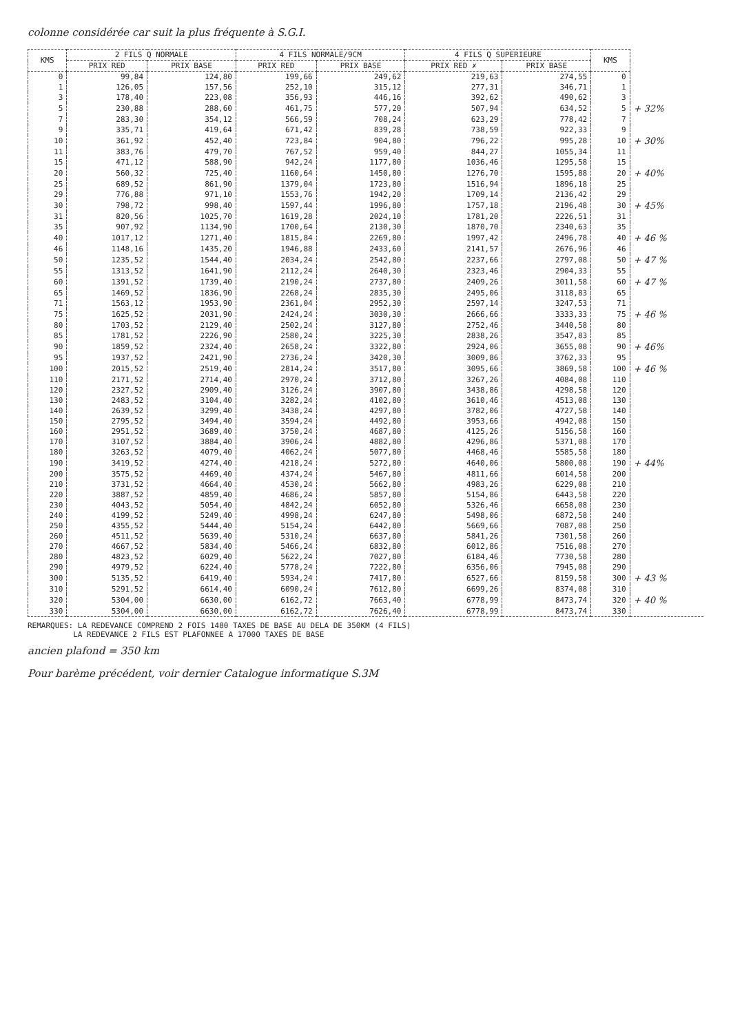colonne considérée car suit la plus fréquente à S.G.I.
| KMS | 2 FILS Q NORMALE | | 4 FILS NORMALE/9CM | | 4 FILS Q SUPERIEURE | | KMS | |
| --- | --- | --- | --- | --- | --- | --- | --- | --- |
| | PRIX RED | PRIX BASE | PRIX RED | PRIX BASE | PRIX RED ✗ | PRIX BASE | | |
| 0 | 99,84 | 124,80 | 199,66 | 249,62 | 219,63 | 274,55 | 0 | |
| 1 | 126,05 | 157,56 | 252,10 | 315,12 | 277,31 | 346,71 | 1 | |
| 3 | 178,40 | 223,08 | 356,93 | 446,16 | 392,62 | 490,62 | 3 | |
| 5 | 230,88 | 288,60 | 461,75 | 577,20 | 507,94 | 634,52 | 5 | + 32% |
| 7 | 283,30 | 354,12 | 566,59 | 708,24 | 623,29 | 778,42 | 7 | |
| 9 | 335,71 | 419,64 | 671,42 | 839,28 | 738,59 | 922,33 | 9 | |
| 10 | 361,92 | 452,40 | 723,84 | 904,80 | 796,22 | 995,28 | 10 | + 30% |
| 11 | 383,76 | 479,70 | 767,52 | 959,40 | 844,27 | 1055,34 | 11 | |
| 15 | 471,12 | 588,90 | 942,24 | 1177,80 | 1036,46 | 1295,58 | 15 | |
| 20 | 560,32 | 725,40 | 1160,64 | 1450,80 | 1276,70 | 1595,88 | 20 | + 40% |
| 25 | 689,52 | 861,90 | 1379,04 | 1723,80 | 1516,94 | 1896,18 | 25 | |
| 29 | 776,88 | 971,10 | 1553,76 | 1942,20 | 1709,14 | 2136,42 | 29 | |
| 30 | 798,72 | 998,40 | 1597,44 | 1996,80 | 1757,18 | 2196,48 | 30 | + 45% |
| 31 | 820,56 | 1025,70 | 1619,28 | 2024,10 | 1781,20 | 2226,51 | 31 | |
| 35 | 907,92 | 1134,90 | 1700,64 | 2130,30 | 1870,70 | 2340,63 | 35 | |
| 40 | 1017,12 | 1271,40 | 1815,84 | 2269,80 | 1997,42 | 2496,78 | 40 | + 46 % |
| 46 | 1148,16 | 1435,20 | 1946,88 | 2433,60 | 2141,57 | 2676,96 | 46 | |
| 50 | 1235,52 | 1544,40 | 2034,24 | 2542,80 | 2237,66 | 2797,08 | 50 | + 47 % |
| 55 | 1313,52 | 1641,90 | 2112,24 | 2640,30 | 2323,46 | 2904,33 | 55 | |
| 60 | 1391,52 | 1739,40 | 2190,24 | 2737,80 | 2409,26 | 3011,58 | 60 | + 47 % |
| 65 | 1469,52 | 1836,90 | 2268,24 | 2835,30 | 2495,06 | 3118,83 | 65 | |
| 71 | 1563,12 | 1953,90 | 2361,04 | 2952,30 | 2597,14 | 3247,53 | 71 | |
| 75 | 1625,52 | 2031,90 | 2424,24 | 3030,30 | 2666,66 | 3333,33 | 75 | + 46 % |
| 80 | 1703,52 | 2129,40 | 2502,24 | 3127,80 | 2752,46 | 3440,58 | 80 | |
| 85 | 1781,52 | 2226,90 | 2580,24 | 3225,30 | 2838,26 | 3547,83 | 85 | |
| 90 | 1859,52 | 2324,40 | 2658,24 | 3322,80 | 2924,06 | 3655,08 | 90 | + 46% |
| 95 | 1937,52 | 2421,90 | 2736,24 | 3420,30 | 3009,86 | 3762,33 | 95 | |
| 100 | 2015,52 | 2519,40 | 2814,24 | 3517,80 | 3095,66 | 3869,58 | 100 | + 46 % |
| 110 | 2171,52 | 2714,40 | 2970,24 | 3712,80 | 3267,26 | 4084,08 | 110 | |
| 120 | 2327,52 | 2909,40 | 3126,24 | 3907,80 | 3438,86 | 4298,58 | 120 | |
| 130 | 2483,52 | 3104,40 | 3282,24 | 4102,80 | 3610,46 | 4513,08 | 130 | |
| 140 | 2639,52 | 3299,40 | 3438,24 | 4297,80 | 3782,06 | 4727,58 | 140 | |
| 150 | 2795,52 | 3494,40 | 3594,24 | 4492,80 | 3953,66 | 4942,08 | 150 | |
| 160 | 2951,52 | 3689,40 | 3750,24 | 4687,80 | 4125,26 | 5156,58 | 160 | |
| 170 | 3107,52 | 3884,40 | 3906,24 | 4882,80 | 4296,86 | 5371,08 | 170 | |
| 180 | 3263,52 | 4079,40 | 4062,24 | 5077,80 | 4468,46 | 5585,58 | 180 | |
| 190 | 3419,52 | 4274,40 | 4218,24 | 5272,80 | 4640,06 | 5800,08 | 190 | + 44% |
| 200 | 3575,52 | 4469,40 | 4374,24 | 5467,80 | 4811,66 | 6014,58 | 200 | |
| 210 | 3731,52 | 4664,40 | 4530,24 | 5662,80 | 4983,26 | 6229,08 | 210 | |
| 220 | 3887,52 | 4859,40 | 4686,24 | 5857,80 | 5154,86 | 6443,58 | 220 | |
| 230 | 4043,52 | 5054,40 | 4842,24 | 6052,80 | 5326,46 | 6658,08 | 230 | |
| 240 | 4199,52 | 5249,40 | 4998,24 | 6247,80 | 5498,06 | 6872,58 | 240 | |
| 250 | 4355,52 | 5444,40 | 5154,24 | 6442,80 | 5669,66 | 7087,08 | 250 | |
| 260 | 4511,52 | 5639,40 | 5310,24 | 6637,80 | 5841,26 | 7301,58 | 260 | |
| 270 | 4667,52 | 5834,40 | 5466,24 | 6832,80 | 6012,86 | 7516,08 | 270 | |
| 280 | 4823,52 | 6029,40 | 5622,24 | 7027,80 | 6184,46 | 7730,58 | 280 | |
| 290 | 4979,52 | 6224,40 | 5778,24 | 7222,80 | 6356,06 | 7945,08 | 290 | |
| 300 | 5135,52 | 6419,40 | 5934,24 | 7417,80 | 6527,66 | 8159,58 | 300 | + 43 % |
| 310 | 5291,52 | 6614,40 | 6090,24 | 7612,80 | 6699,26 | 8374,08 | 310 | |
| 320 | 5304,00 | 6630,00 | 6162,72 | 7663,40 | 6778,99 | 8473,74 | 320 | + 40 % |
| 330 | 5304,00 | 6630,00 | 6162,72 | 7626,40 | 6778,99 | 8473,74 | 330 | |
REMARQUES: LA REDEVANCE COMPREND 2 FOIS 1480 TAXES DE BASE AU DELA DE 350KM (4 FILS)
LA REDEVANCE 2 FILS EST PLAFONNEE A 17000 TAXES DE BASE
ancien plafond = 350 km
Pour barème précédent, voir dernier Catalogue informatique S.3M